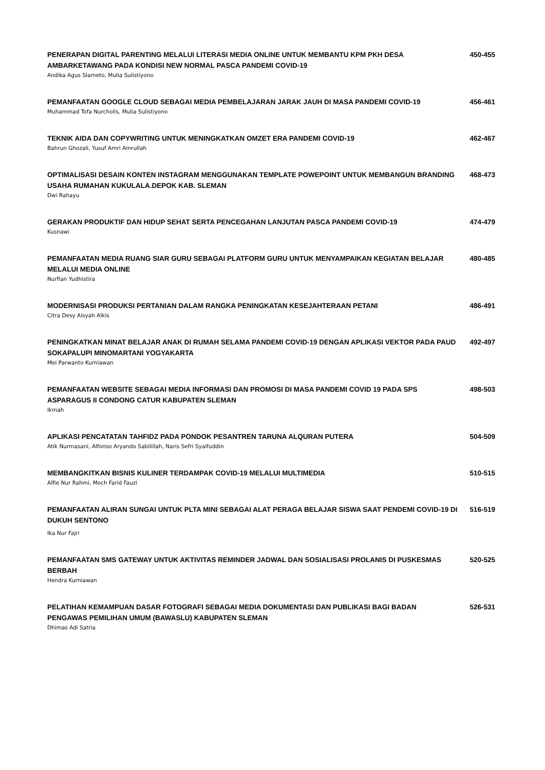PENERAPAN DIGITAL PARENTING MELALUI LITERASI MEDIA ONLINE UNTUK MEMBANTU KPM PKH DESA AMBARKETAWANG PADA KONDISI NEW NORMAL PASCA PANDEMI COVID-19
450-455
Andika Agus Slameto, Mulia Sulistiyono
PEMANFAATAN GOOGLE CLOUD SEBAGAI MEDIA PEMBELAJARAN JARAK JAUH DI MASA PANDEMI COVID-19 456-461
Muhammad Tofa Nurcholis, Mulia Sulistiyono
TEKNIK AIDA DAN COPYWRITING UNTUK MENINGKATKAN OMZET ERA PANDEMI COVID-19 462-467
Bahrun Ghozali, Yusuf Amri Amrullah
OPTIMALISASI DESAIN KONTEN INSTAGRAM MENGGUNAKAN TEMPLATE POWEPOINT UNTUK MEMBANGUN BRANDING USAHA RUMAHAN KUKULALA.DEPOK KAB. SLEMAN
468-473
Dwi Rahayu
GERAKAN PRODUKTIF DAN HIDUP SEHAT SERTA PENCEGAHAN LANJUTAN PASCA PANDEMI COVID-19 474-479
Kusnawi
PEMANFAATAN MEDIA RUANG SIAR GURU SEBAGAI PLATFORM GURU UNTUK MENYAMPAIKAN KEGIATAN BELAJAR MELALUI MEDIA ONLINE
480-485
Nurfian Yudhistira
MODERNISASI PRODUKSI PERTANIAN DALAM RANGKA PENINGKATAN KESEJAHTERAAN PETANI 486-491
Citra Desy Aisyah Alkis
PENINGKATKAN MINAT BELAJAR ANAK DI RUMAH SELAMA PANDEMI COVID-19 DENGAN APLIKASI VEKTOR PADA PAUD SOKAPALUPI MINOMARTANI YOGYAKARTA
492-497
Mei Parwanto Kurniawan
PEMANFAATAN WEBSITE SEBAGAI MEDIA INFORMASI DAN PROMOSI DI MASA PANDEMI COVID 19 PADA SPS ASPARAGUS II CONDONG CATUR KABUPATEN SLEMAN
498-503
Ikmah
APLIKASI PENCATATAN TAHFIDZ PADA PONDOK PESANTREN TARUNA ALQURAN PUTERA 504-509
Atik Nurmasani, Alfonso Aryando Sabilillah, Naris Sefri Syaifuddin
MEMBANGKITKAN BISNIS KULINER TERDAMPAK COVID-19 MELALUI MULTIMEDIA 510-515
Alfie Nur Rahmi, Moch Farid Fauzi
PEMANFAATAN ALIRAN SUNGAI UNTUK PLTA MINI SEBAGAI ALAT PERAGA BELAJAR SISWA SAAT PENDEMI COVID-19 DI DUKUH SENTONO
516-519
Ika Nur Fajri
PEMANFAATAN SMS GATEWAY UNTUK AKTIVITAS REMINDER JADWAL DAN SOSIALISASI PROLANIS DI PUSKESMAS BERBAH
520-525
Hendra Kurniawan
PELATIHAN KEMAMPUAN DASAR FOTOGRAFI SEBAGAI MEDIA DOKUMENTASI DAN PUBLIKASI BAGI BADAN PENGAWAS PEMILIHAN UMUM (BAWASLU) KABUPATEN SLEMAN
526-531
Dhimas Adi Satria